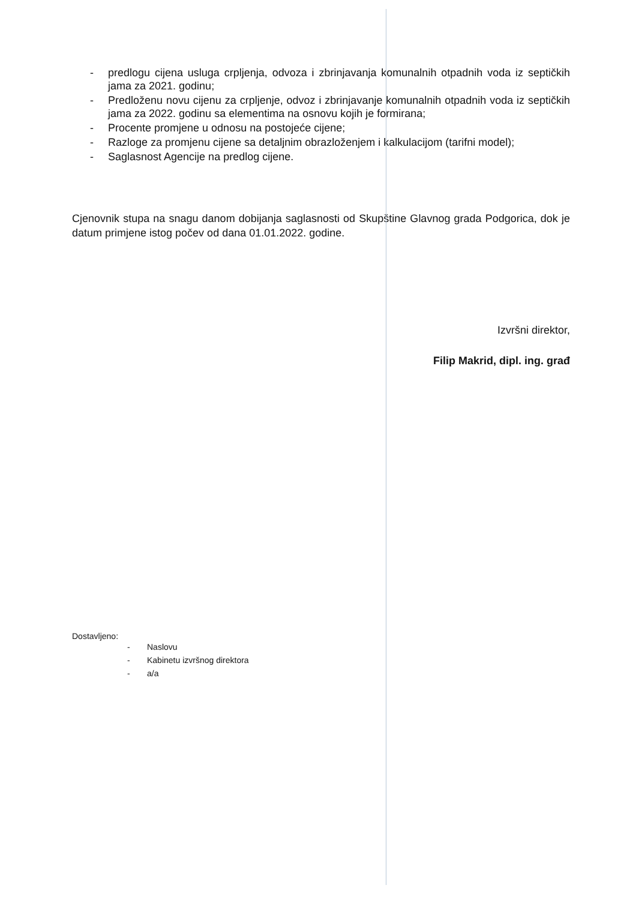- predlogu cijena usluga crpljenja, odvoza i zbrinjavanja komunalnih otpadnih voda iz septičkih jama za 2021. godinu;
- Predloženu novu cijenu za crpljenje, odvoz i zbrinjavanje komunalnih otpadnih voda iz septičkih jama za 2022. godinu sa elementima na osnovu kojih je formirana;
- Procente promjene u odnosu na postojeće cijene;
- Razloge za promjenu cijene sa detaljnim obrazloženjem i kalkulacijom (tarifni model);
- Saglasnost Agencije na predlog cijene.
Cjenovnik stupa na snagu danom dobijanja saglasnosti od Skupštine Glavnog grada Podgorica, dok je datum primjene istog počev od dana 01.01.2022. godine.
Izvršni direktor,
Filip Makrid, dipl. ing. građ
Dostavljeno:
- Naslovu
- Kabinetu izvršnog direktora
- a/a